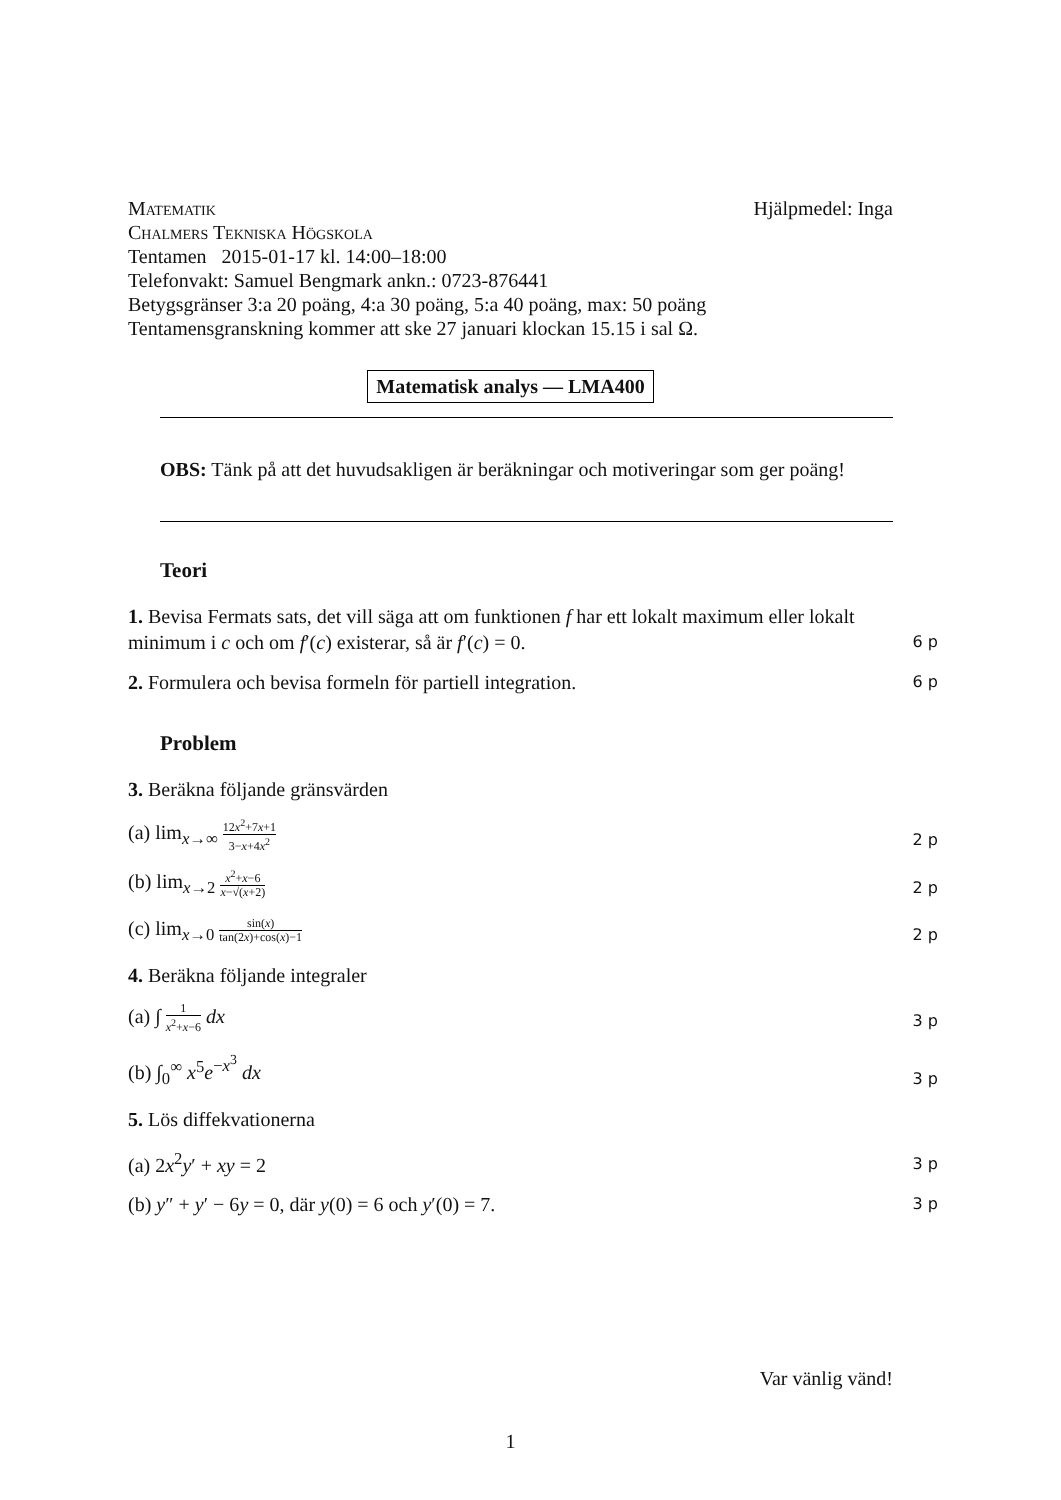Matematik Hjälpmedel: Inga
Chalmers Tekniska Högskola
Tentamen 2015-01-17 kl. 14:00–18:00
Telefonvakt: Samuel Bengmark ankn.: 0723-876441
Betygsgränser 3:a 20 poäng, 4:a 30 poäng, 5:a 40 poäng, max: 50 poäng
Tentamensgranskning kommer att ske 27 januari klockan 15.15 i sal Ω.
Matematisk analys — LMA400
OBS: Tänk på att det huvudsakligen är beräkningar och motiveringar som ger poäng!
Teori
1. Bevisa Fermats sats, det vill säga att om funktionen f har ett lokalt maximum eller lokalt minimum i c och om f′(c) existerar, så är f′(c) = 0.
6 p
2. Formulera och bevisa formeln för partiell integration.
6 p
Problem
3. Beräkna följande gränsvärden
(a) lim<sub>x→∞</sub> 12x<sup>2</sup>+7x+1 3−x+4x<sup>2</sup>
2 p
(b) lim<sub>x→2</sub> x<sup>2</sup>+x−6 x−√(x+2)
2 p
(c) lim<sub>x→0</sub> sin(x) tan(2x)+cos(x)−1
2 p
4. Beräkna följande integraler
(a) ∫ 1 x<sup>2</sup>+x−6 dx
3 p
(b) ∫<sub>0</sub><sup>∞</sup> x<sup>5</sup>e<sup>−x<sup>3</sup></sup> dx
3 p
5. Lös diffekvationerna
(a) 2x<sup>2</sup>y′ + xy = 2
3 p
(b) y″ + y′ − 6y = 0, där y(0) = 6 och y′(0) = 7.
3 p
Var vänlig vänd!
1